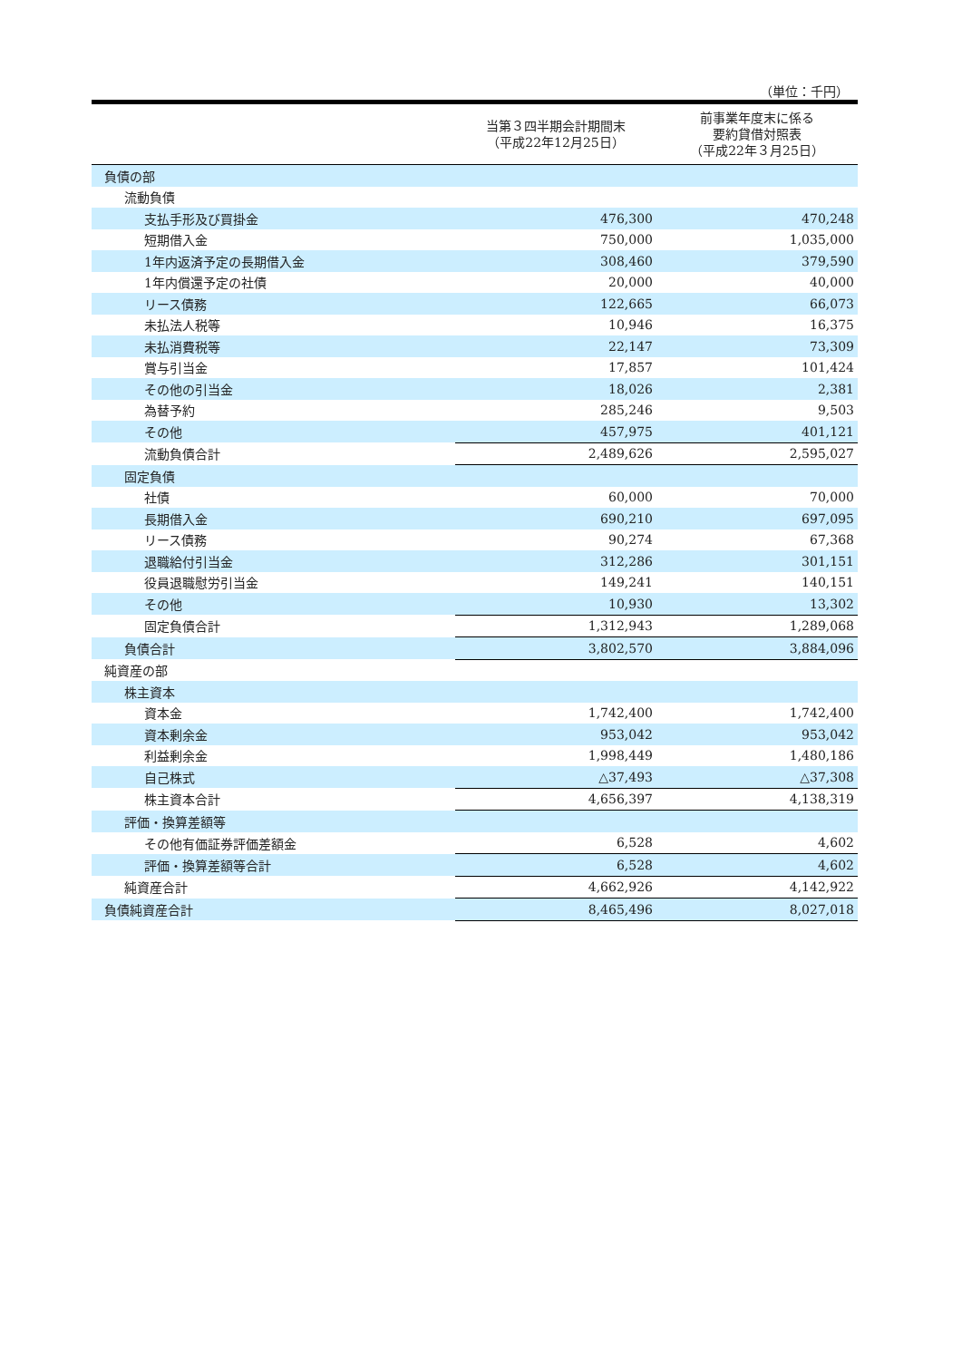（単位：千円）
| | 当第３四半期会計期間末 （平成22年12月25日） | 前事業年度末に係る 要約貸借対照表 （平成22年３月25日） |
| --- | --- | --- |
| 負債の部 | | |
| 流動負債 | | |
| 支払手形及び買掛金 | 476,300 | 470,248 |
| 短期借入金 | 750,000 | 1,035,000 |
| 1年内返済予定の長期借入金 | 308,460 | 379,590 |
| 1年内償還予定の社債 | 20,000 | 40,000 |
| リース債務 | 122,665 | 66,073 |
| 未払法人税等 | 10,946 | 16,375 |
| 未払消費税等 | 22,147 | 73,309 |
| 賞与引当金 | 17,857 | 101,424 |
| その他の引当金 | 18,026 | 2,381 |
| 為替予約 | 285,246 | 9,503 |
| その他 | 457,975 | 401,121 |
| 流動負債合計 | 2,489,626 | 2,595,027 |
| 固定負債 | | |
| 社債 | 60,000 | 70,000 |
| 長期借入金 | 690,210 | 697,095 |
| リース債務 | 90,274 | 67,368 |
| 退職給付引当金 | 312,286 | 301,151 |
| 役員退職慰労引当金 | 149,241 | 140,151 |
| その他 | 10,930 | 13,302 |
| 固定負債合計 | 1,312,943 | 1,289,068 |
| 負債合計 | 3,802,570 | 3,884,096 |
| 純資産の部 | | |
| 株主資本 | | |
| 資本金 | 1,742,400 | 1,742,400 |
| 資本剰余金 | 953,042 | 953,042 |
| 利益剰余金 | 1,998,449 | 1,480,186 |
| 自己株式 | △37,493 | △37,308 |
| 株主資本合計 | 4,656,397 | 4,138,319 |
| 評価・換算差額等 | | |
| その他有価証券評価差額金 | 6,528 | 4,602 |
| 評価・換算差額等合計 | 6,528 | 4,602 |
| 純資産合計 | 4,662,926 | 4,142,922 |
| 負債純資産合計 | 8,465,496 | 8,027,018 |